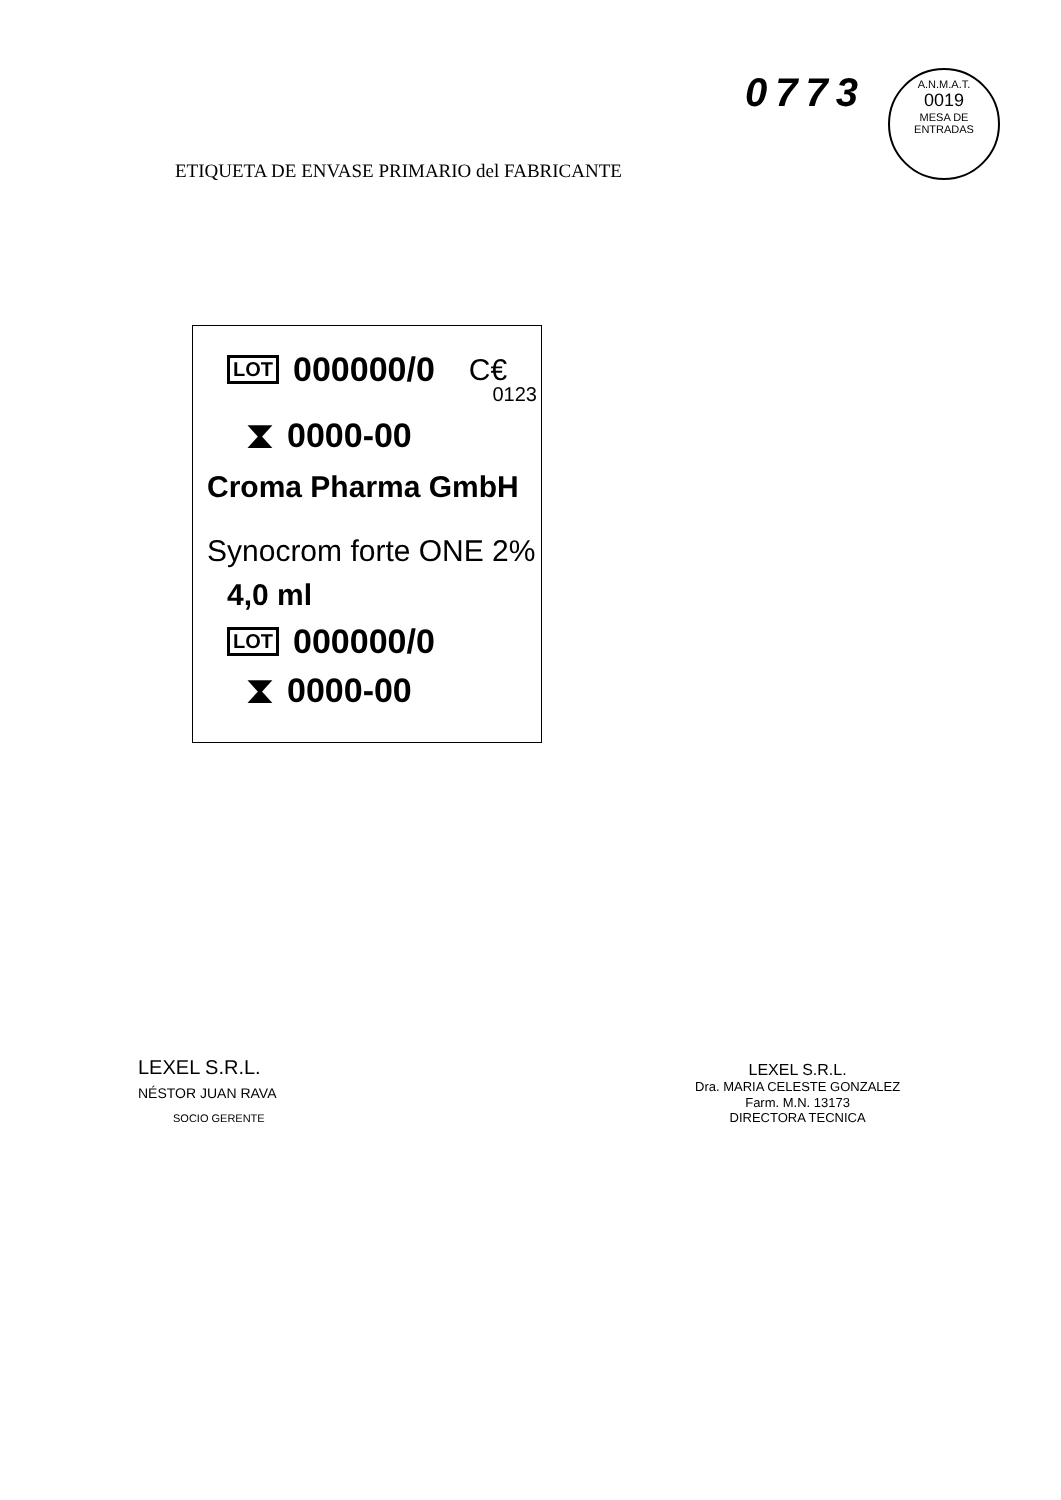0773
A.N.M.A.T.
0019
MESA DE ENTRADAS
ETIQUETA DE ENVASE PRIMARIO del FABRICANTE
LOT 000000/0 C€
0123
⧗ 0000-00
Croma Pharma GmbH
Synocrom forte ONE 2%
4,0 ml
LOT 000000/0
⧗ 0000-00
LEXEL S.R.L.
NÉSTOR JUAN RAVA
SOCIO GERENTE
LEXEL S.R.L.
Dra. MARIA CELESTE GONZALEZ
Farm. M.N. 13173
DIRECTORA TECNICA